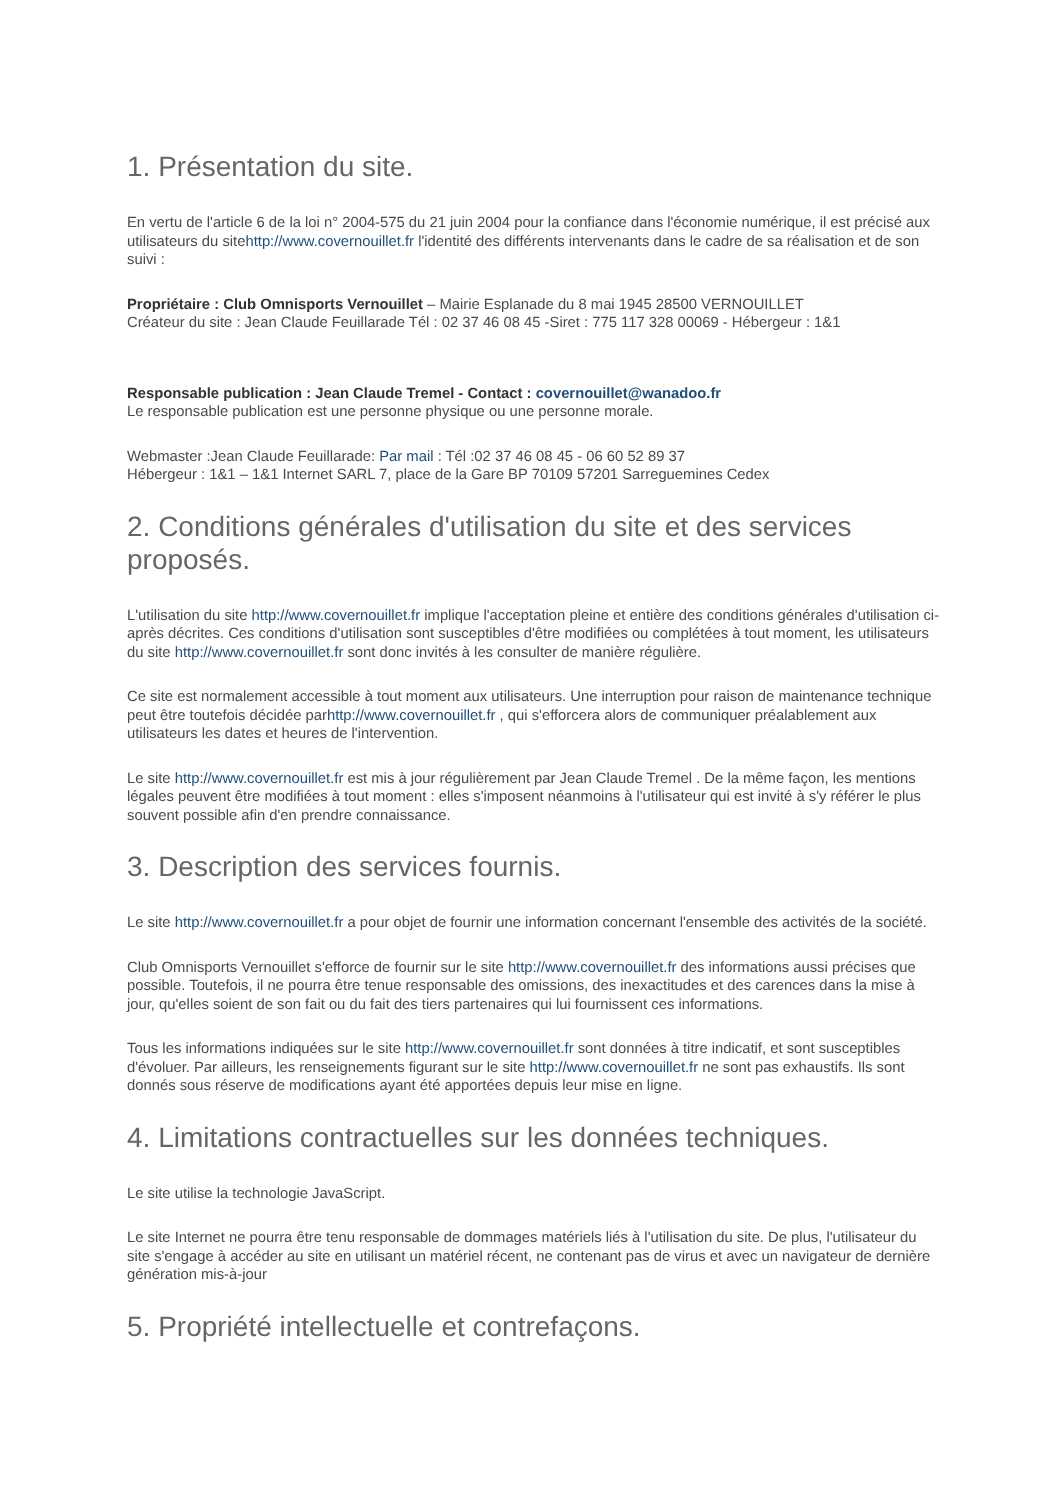1. Présentation du site.
En vertu de l'article 6 de la loi n° 2004-575 du 21 juin 2004 pour la confiance dans l'économie numérique, il est précisé aux utilisateurs du sitehttp://www.covernouillet.fr l'identité des différents intervenants dans le cadre de sa réalisation et de son suivi :
Propriétaire : Club Omnisports Vernouillet – Mairie Esplanade du 8 mai 1945 28500 VERNOUILLET
Créateur du site : Jean Claude Feuillarade Tél : 02 37 46 08 45 -Siret : 775 117 328 00069 - Hébergeur : 1&1
Responsable publication : Jean Claude Tremel - Contact : covernouillet@wanadoo.fr
Le responsable publication est une personne physique ou une personne morale.
Webmaster :Jean Claude Feuillarade: Par mail : Tél :02 37 46 08 45 - 06 60 52 89 37
Hébergeur : 1&1 – 1&1 Internet SARL 7, place de la Gare BP 70109 57201 Sarreguemines Cedex
2. Conditions générales d'utilisation du site et des services proposés.
L'utilisation du site http://www.covernouillet.fr implique l'acceptation pleine et entière des conditions générales d'utilisation ci-après décrites. Ces conditions d'utilisation sont susceptibles d'être modifiées ou complétées à tout moment, les utilisateurs du site http://www.covernouillet.fr sont donc invités à les consulter de manière régulière.
Ce site est normalement accessible à tout moment aux utilisateurs. Une interruption pour raison de maintenance technique peut être toutefois décidée parhttp://www.covernouillet.fr , qui s'efforcera alors de communiquer préalablement aux utilisateurs les dates et heures de l'intervention.
Le site http://www.covernouillet.fr est mis à jour régulièrement par Jean Claude Tremel . De la même façon, les mentions légales peuvent être modifiées à tout moment : elles s'imposent néanmoins à l'utilisateur qui est invité à s'y référer le plus souvent possible afin d'en prendre connaissance.
3. Description des services fournis.
Le site http://www.covernouillet.fr a pour objet de fournir une information concernant l'ensemble des activités de la société.
Club Omnisports Vernouillet s'efforce de fournir sur le site http://www.covernouillet.fr des informations aussi précises que possible. Toutefois, il ne pourra être tenue responsable des omissions, des inexactitudes et des carences dans la mise à jour, qu'elles soient de son fait ou du fait des tiers partenaires qui lui fournissent ces informations.
Tous les informations indiquées sur le site http://www.covernouillet.fr sont données à titre indicatif, et sont susceptibles d'évoluer. Par ailleurs, les renseignements figurant sur le site http://www.covernouillet.fr ne sont pas exhaustifs. Ils sont donnés sous réserve de modifications ayant été apportées depuis leur mise en ligne.
4. Limitations contractuelles sur les données techniques.
Le site utilise la technologie JavaScript.
Le site Internet ne pourra être tenu responsable de dommages matériels liés à l'utilisation du site. De plus, l'utilisateur du site s'engage à accéder au site en utilisant un matériel récent, ne contenant pas de virus et avec un navigateur de dernière génération mis-à-jour
5. Propriété intellectuelle et contrefaçons.